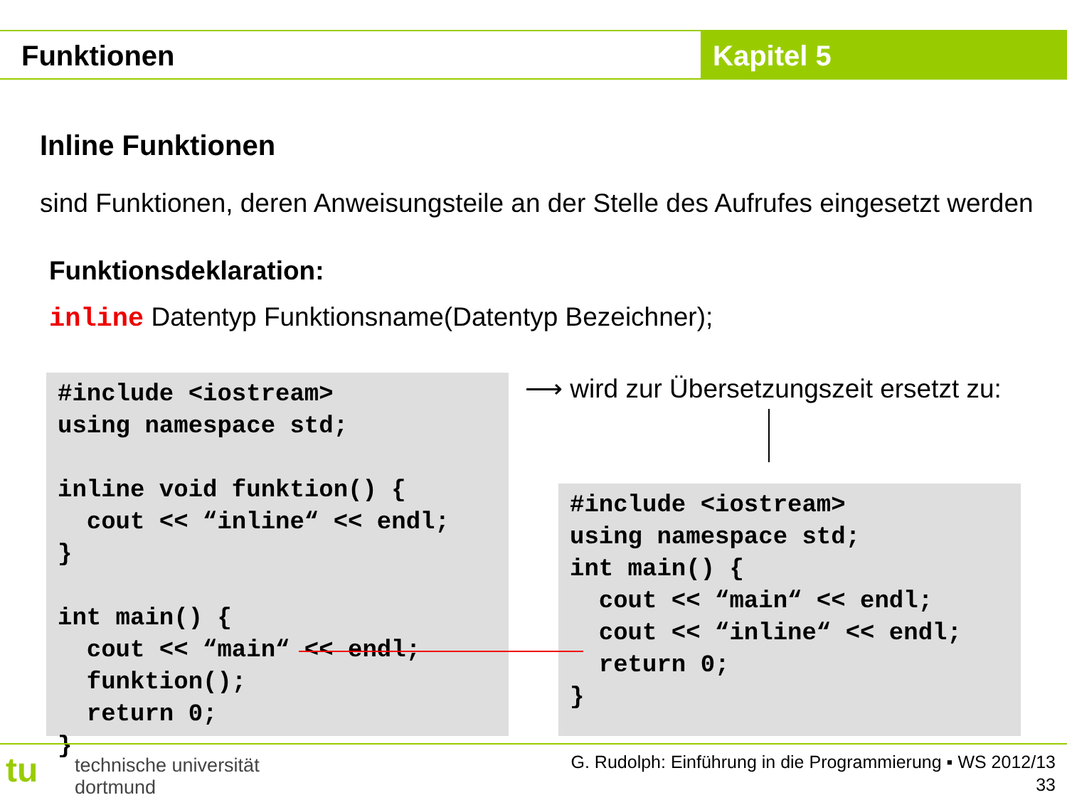Funktionen Kapitel 5
Inline Funktionen
sind Funktionen, deren Anweisungsteile an der Stelle des Aufrufes eingesetzt werden
Funktionsdeklaration:
inline Datentyp Funktionsname(Datentyp Bezeichner);
#include <iostream>
using namespace std;

inline void funktion() {
  cout << “inline“ << endl;
}

int main() {
  cout << “main“ << endl;
  funktion();
  return 0;
}
⟶ wird zur Übersetzungszeit ersetzt zu:
#include <iostream>
using namespace std;
int main() {
  cout << “main“ << endl;
  cout << “inline“ << endl;
  return 0;
}
tu
technische universität
dortmund
G. Rudolph: Einführung in die Programmierung ▪ WS 2012/13
33